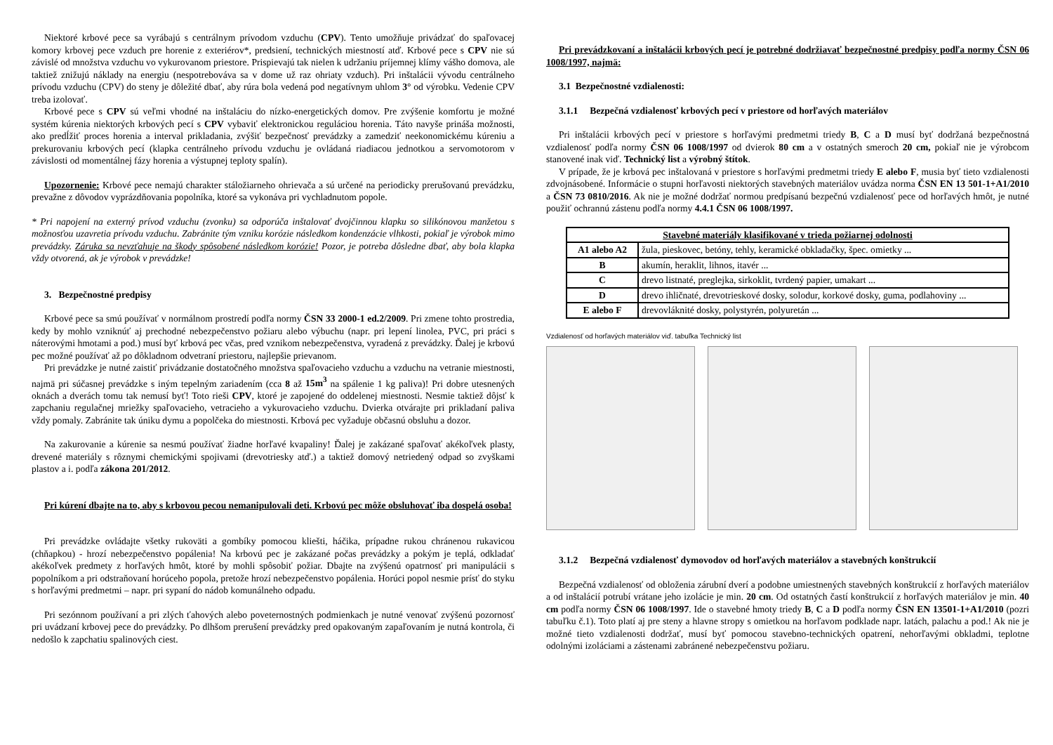Niektoré krbové pece sa vyrábajú s centrálnym prívodom vzduchu (CPV). Tento umožňuje privádzať do spaľovacej komory krbovej pece vzduch pre horenie z exteriérov*, predsiení, technických miestností atď. Krbové pece s CPV nie sú závislé od množstva vzduchu vo vykurovanom priestore. Prispievajú tak nielen k udržaniu príjemnej klímy vášho domova, ale taktiež znižujú náklady na energiu (nespotrebováva sa v dome už raz ohriaty vzduch). Pri inštalácii vývodu centrálneho prívodu vzduchu (CPV) do steny je dôležité dbať, aby rúra bola vedená pod negatívnym uhlom 3° od výrobku. Vedenie CPV treba izolovať.
Krbové pece s CPV sú veľmi vhodné na inštaláciu do nízko-energetických domov. Pre zvýšenie komfortu je možné systém kúrenia niektorých krbových pecí s CPV vybaviť elektronickou reguláciou horenia. Táto navyše prináša možnosti, ako predĺžiť proces horenia a interval prikladania, zvýšiť bezpečnosť prevádzky a zamedziť neekonomickému kúreniu a prekurovaniu krbových pecí (klapka centrálneho prívodu vzduchu je ovládaná riadiacou jednotkou a servomotorom v závislosti od momentálnej fázy horenia a výstupnej teploty spalín).
Upozornenie: Krbové pece nemajú charakter stáložiarneho ohrievača a sú určené na periodicky prerušovanú prevádzku, prevažne z dôvodov vyprázdňovania popolníka, ktoré sa vykonáva pri vychladnutom popole.
* Pri napojení na externý prívod vzduchu (zvonku) sa odporúča inštalovať dvojčinnou klapku so silikónovou manžetou s možnosťou uzavretia prívodu vzduchu. Zabránite tým vzniku korózie následkom kondenzácie vlhkosti, pokiaľ je výrobok mimo prevádzky. Záruka sa nevzťahuje na škody spôsobené následkom korózie! Pozor, je potreba dôsledne dbať, aby bola klapka vždy otvorená, ak je výrobok v prevádzke!
3. Bezpečnostné predpisy
Krbové pece sa smú používať v normálnom prostredí podľa normy ČSN 33 2000-1 ed.2/2009. Pri zmene tohto prostredia, kedy by mohlo vzniknúť aj prechodné nebezpečenstvo požiaru alebo výbuchu (napr. pri lepení linolea, PVC, pri práci s náterovými hmotami a pod.) musí byť krbová pec včas, pred vznikom nebezpečenstva, vyradená z prevádzky. Ďalej je krbovú pec možné používať až po dôkladnom odvetraní priestoru, najlepšie prievanom.
Pri prevádzke je nutné zaistiť privádzanie dostatočného množstva spaľovacieho vzduchu a vzduchu na vetranie miestnosti, najmä pri súčasnej prevádzke s iným tepelným zariadením (cca 8 až 15m<sup>3</sup> na spálenie 1 kg paliva)! Pri dobre utesnených oknách a dverách tomu tak nemusí byť! Toto rieši CPV, ktoré je zapojené do oddelenej miestnosti. Nesmie taktiež dôjsť k zapchaniu regulačnej mriežky spaľovacieho, vetracieho a vykurovacieho vzduchu. Dvierka otvárajte pri prikladaní paliva vždy pomaly. Zabránite tak úniku dymu a popolčeka do miestnosti. Krbová pec vyžaduje občasnú obsluhu a dozor.
Na zakurovanie a kúrenie sa nesmú používať žiadne horľavé kvapaliny! Ďalej je zakázané spaľovať akékoľvek plasty, drevené materiály s rôznymi chemickými spojivami (drevotriesky atď.) a taktiež domový netriedený odpad so zvyškami plastov a i. podľa zákona 201/2012.
Pri kúrení dbajte na to, aby s krbovou pecou nemanipulovali deti. Krbovú pec môže obsluhovať iba dospelá osoba!
Pri prevádzke ovládajte všetky rukoväti a gombíky pomocou kliešti, háčika, prípadne rukou chránenou rukavicou (chňapkou) - hrozí nebezpečenstvo popálenia! Na krbovú pec je zakázané počas prevádzky a pokým je teplá, odkladať akékoľvek predmety z horľavých hmôt, ktoré by mohli spôsobiť požiar. Dbajte na zvýšenú opatrnosť pri manipulácii s popolníkom a pri odstraňovaní horúceho popola, pretože hrozí nebezpečenstvo popálenia. Horúci popol nesmie prísť do styku s horľavými predmetmi – napr. pri sypaní do nádob komunálneho odpadu.
Pri sezónnom používaní a pri zlých ťahových alebo poveternostných podmienkach je nutné venovať zvýšenú pozornosť pri uvádzaní krbovej pece do prevádzky. Po dlhšom prerušení prevádzky pred opakovaným zapaľovaním je nutná kontrola, či nedošlo k zapchatiu spalinových ciest.
Pri prevádzkovaní a inštalácii krbových pecí je potrebné dodržiavať bezpečnostné predpisy podľa normy ČSN 06 1008/1997, najmä:
3.1 Bezpečnostné vzdialenosti:
3.1.1 Bezpečná vzdialenosť krbových pecí v priestore od horľavých materiálov
Pri inštalácii krbových pecí v priestore s horľavými predmetmi triedy B, C a D musí byť dodržaná bezpečnostná vzdialenosť podľa normy ČSN 06 1008/1997 od dvierok 80 cm a v ostatných smeroch 20 cm, pokiaľ nie je výrobcom stanovené inak viď. Technický list a výrobný štítok.
V prípade, že je krbová pec inštalovaná v priestore s horľavými predmetmi triedy E alebo F, musia byť tieto vzdialenosti zdvojnásobené. Informácie o stupni horľavosti niektorých stavebných materiálov uvádza norma ČSN EN 13 501-1+A1/2010 a ČSN 73 0810/2016. Ak nie je možné dodržať normou predpísanú bezpečnú vzdialenosť pece od horľavých hmôt, je nutné použiť ochrannú zástenu podľa normy 4.4.1 ČSN 06 1008/1997.
| Stavebné materiály klasifikované v trieda požiarnej odolnosti | |
| --- | --- |
| A1 alebo A2 | žula, pieskovec, betóny, tehly, keramické obkladačky, špec. omietky ... |
| B | akumín, heraklit, lihnos, itavér ... |
| C | drevo listnaté, preglejka, sirkoklit, tvrdený papier, umakart ... |
| D | drevo ihličnaté, drevotrieskové dosky, solodur, korkové dosky, guma, podlahoviny ... |
| E alebo F | drevovláknité dosky, polystyrén, polyuretán ... |
Vzdialenosť od horľavých materiálov viď. tabuľka Technický list
3.1.2 Bezpečná vzdialenosť dymovodov od horľavých materiálov a stavebných konštrukcií
Bezpečná vzdialenosť od obloženia zárubní dverí a podobne umiestnených stavebných konštrukcií z horľavých materiálov a od inštalácií potrubí vrátane jeho izolácie je min. 20 cm. Od ostatných častí konštrukcií z horľavých materiálov je min. 40 cm podľa normy ČSN 06 1008/1997. Ide o stavebné hmoty triedy B, C a D podľa normy ČSN EN 13501-1+A1/2010 (pozri tabuľku č.1). Toto platí aj pre steny a hlavne stropy s omietkou na horľavom podklade napr. latách, palachu a pod.! Ak nie je možné tieto vzdialenosti dodržať, musí byť pomocou stavebno-technických opatrení, nehorľavými obkladmi, teplotne odolnými izoláciami a zástenami zabránené nebezpečenstvu požiaru.